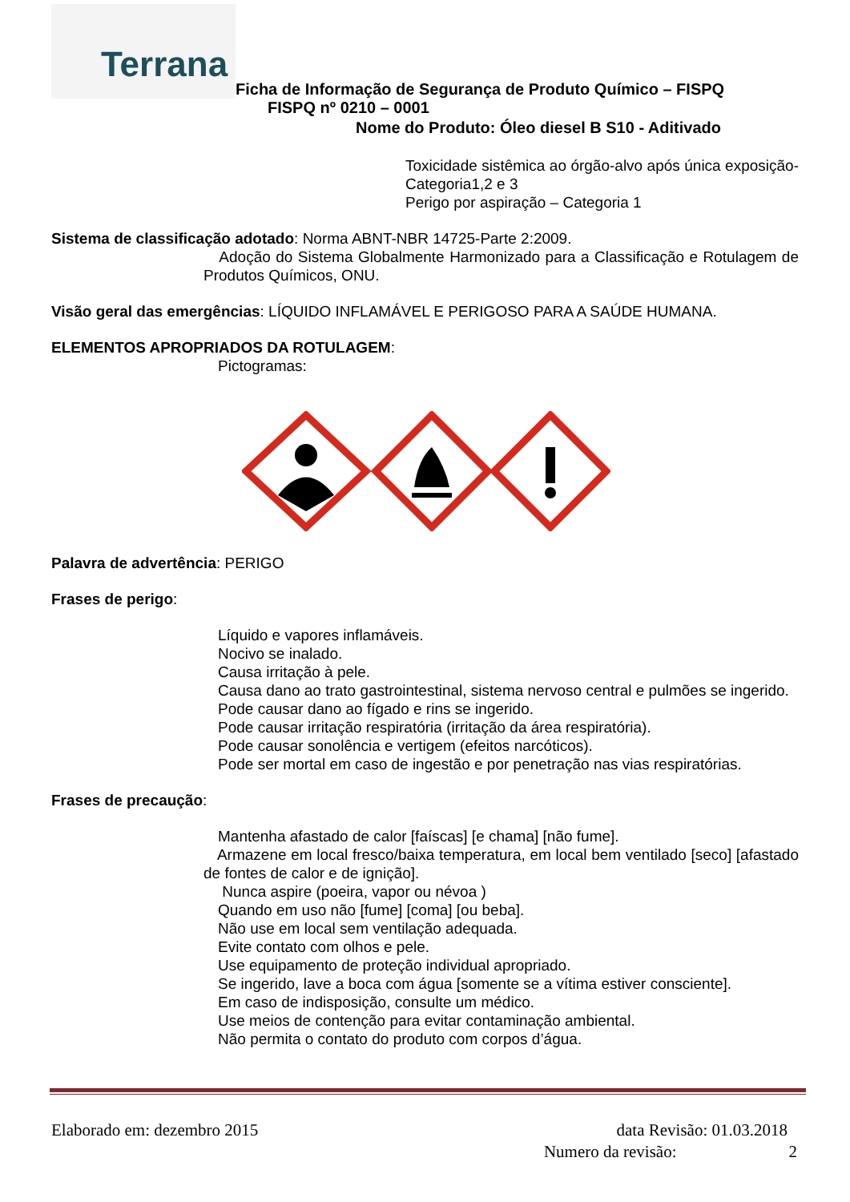Terrana
Ficha de Informação de Segurança de Produto Químico – FISPQ
FISPQ nº 0210 – 0001
Nome do Produto: Óleo diesel B S10 - Aditivado
Toxicidade sistêmica ao órgão-alvo após única exposição-Categoria1,2 e 3
Perigo por aspiração – Categoria 1
Sistema de classificação adotado: Norma ABNT-NBR 14725-Parte 2:2009.
Adoção do Sistema Globalmente Harmonizado para a Classificação e Rotulagem de Produtos Químicos, ONU.
Visão geral das emergências: LÍQUIDO INFLAMÁVEL E PERIGOSO PARA A SAÚDE HUMANA.
ELEMENTOS APROPRIADOS DA ROTULAGEM:
Pictogramas:
Palavra de advertência: PERIGO
Frases de perigo:
Líquido e vapores inflamáveis.
Nocivo se inalado.
Causa irritação à pele.
Causa dano ao trato gastrointestinal, sistema nervoso central e pulmões se ingerido.
Pode causar dano ao fígado e rins se ingerido.
Pode causar irritação respiratória (irritação da área respiratória).
Pode causar sonolência e vertigem (efeitos narcóticos).
Pode ser mortal em caso de ingestão e por penetração nas vias respiratórias.
Frases de precaução:
Mantenha afastado de calor [faíscas] [e chama] [não fume].
Armazene em local fresco/baixa temperatura, em local bem ventilado [seco] [afastado de fontes de calor e de ignição].
Nunca aspire (poeira, vapor ou névoa )
Quando em uso não [fume] [coma] [ou beba].
Não use em local sem ventilação adequada.
Evite contato com olhos e pele.
Use equipamento de proteção individual apropriado.
Se ingerido, lave a boca com água [somente se a vítima estiver consciente].
Em caso de indisposição, consulte um médico.
Use meios de contenção para evitar contaminação ambiental.
Não permita o contato do produto com corpos d’água.
Elaborado em: dezembro 2015 data Revisão: 01.03.2018
Numero da revisão: 2